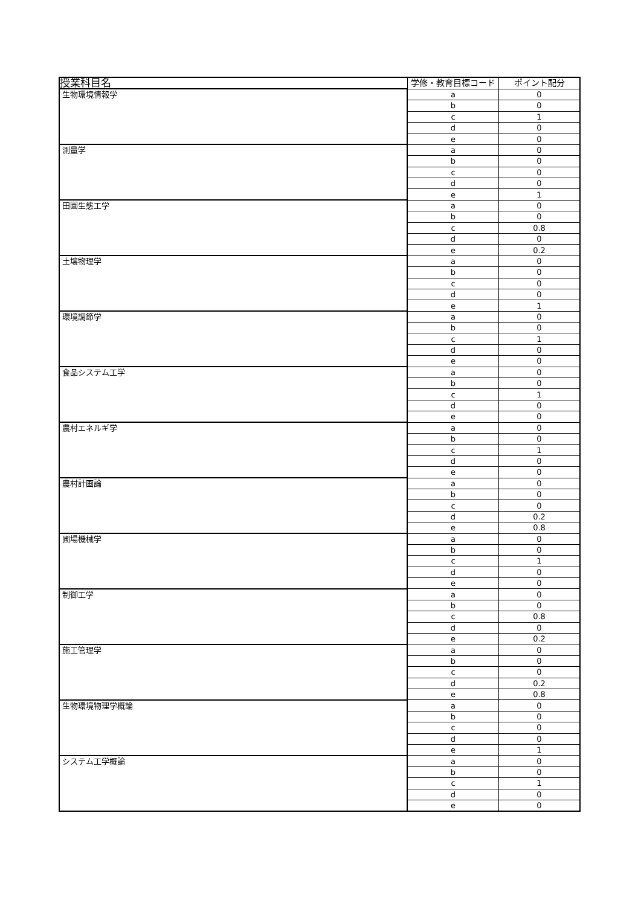| 授業科目名 | 学修・教育目標コード | ポイント配分 |
| --- | --- | --- |
| 生物環境情報学 | a | 0 |
| | b | 0 |
| | c | 1 |
| | d | 0 |
| | e | 0 |
| 測量学 | a | 0 |
| | b | 0 |
| | c | 0 |
| | d | 0 |
| | e | 1 |
| 田園生態工学 | a | 0 |
| | b | 0 |
| | c | 0.8 |
| | d | 0 |
| | e | 0.2 |
| 土壌物理学 | a | 0 |
| | b | 0 |
| | c | 0 |
| | d | 0 |
| | e | 1 |
| 環境調節学 | a | 0 |
| | b | 0 |
| | c | 1 |
| | d | 0 |
| | e | 0 |
| 食品システム工学 | a | 0 |
| | b | 0 |
| | c | 1 |
| | d | 0 |
| | e | 0 |
| 農村エネルギ学 | a | 0 |
| | b | 0 |
| | c | 1 |
| | d | 0 |
| | e | 0 |
| 農村計画論 | a | 0 |
| | b | 0 |
| | c | 0 |
| | d | 0.2 |
| | e | 0.8 |
| 圃場機械学 | a | 0 |
| | b | 0 |
| | c | 1 |
| | d | 0 |
| | e | 0 |
| 制御工学 | a | 0 |
| | b | 0 |
| | c | 0.8 |
| | d | 0 |
| | e | 0.2 |
| 施工管理学 | a | 0 |
| | b | 0 |
| | c | 0 |
| | d | 0.2 |
| | e | 0.8 |
| 生物環境物理学概論 | a | 0 |
| | b | 0 |
| | c | 0 |
| | d | 0 |
| | e | 1 |
| システム工学概論 | a | 0 |
| | b | 0 |
| | c | 1 |
| | d | 0 |
| | e | 0 |